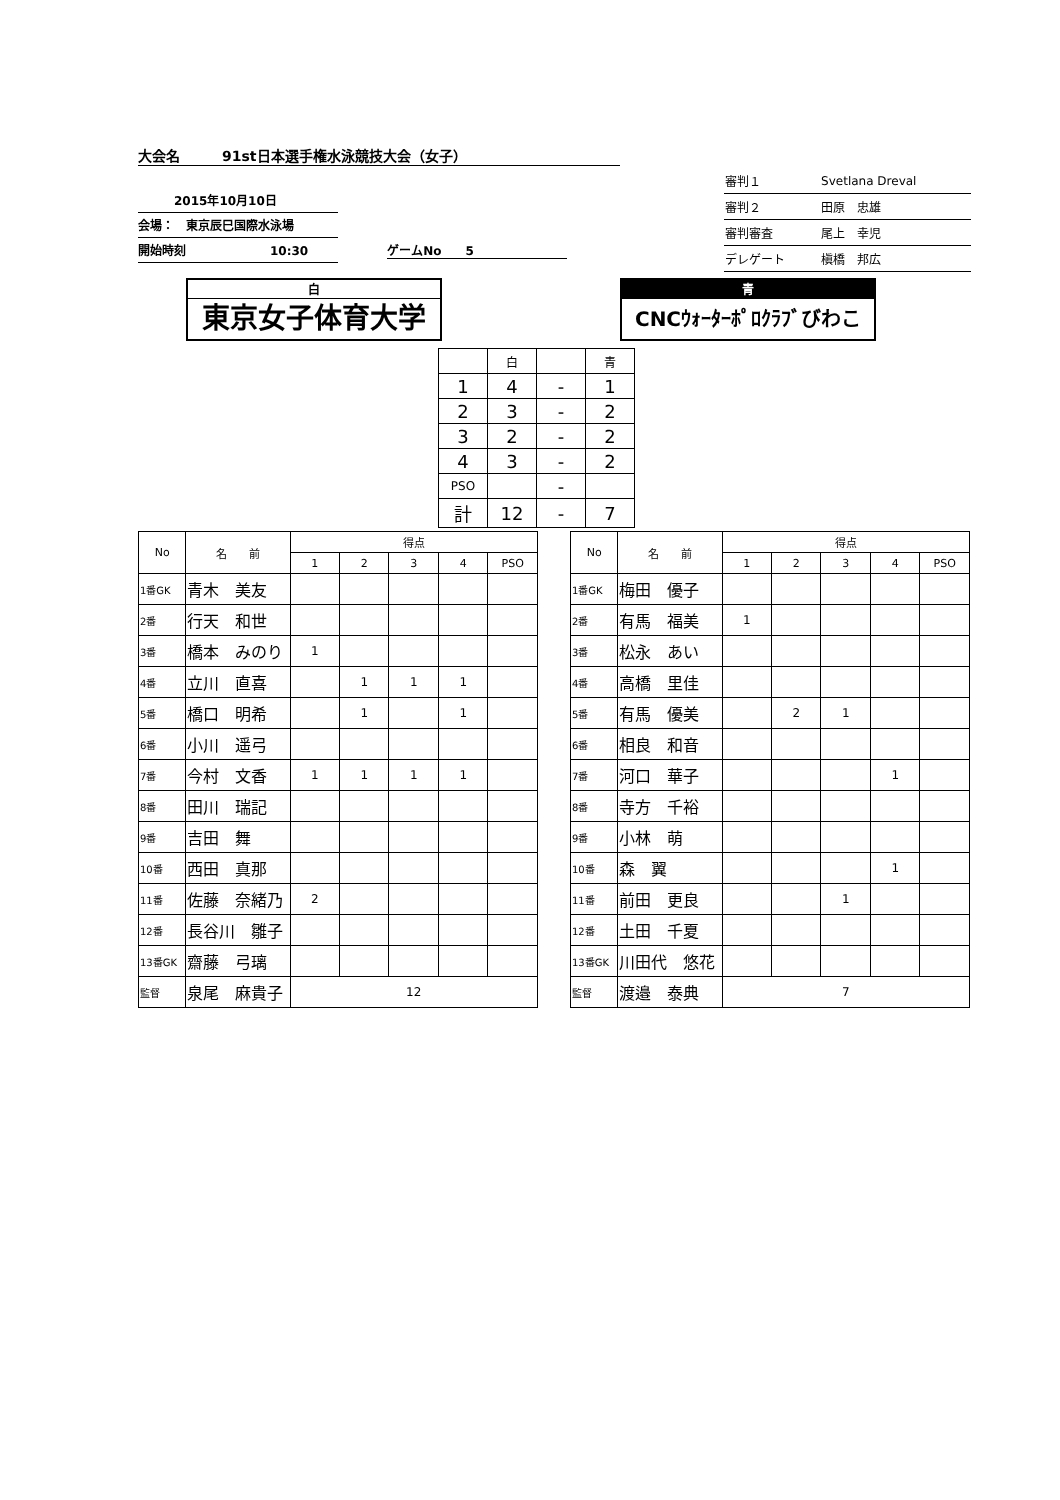大会名　　　91st日本選手権水泳競技大会（女子）
　　　2015年10月10日
会場：　東京辰巳国際水泳場
開始時刻　　　　　　　10:30
ゲームNo　　5
| 審判１ | Svetlana Dreval |
| 審判２ | 田原 忠雄 |
| 審判審査 | 尾上 幸児 |
| デレゲート | 槇橋 邦広 |
白
東京女子体育大学
青
CNCｳｫｰﾀｰﾎﾟﾛｸﾗﾌﾞびわこ
| | 白 | | 青 |
| 1 | 4 | - | 1 |
| 2 | 3 | - | 2 |
| 3 | 2 | - | 2 |
| 4 | 3 | - | 2 |
| PSO | | - | |
| 計 | 12 | - | 7 |
| No | 名 前 | 得点 | | | | |
| --- | --- | --- | --- | --- | --- | --- |
| | | 1 | 2 | 3 | 4 | PSO |
| 1番GK | 青木 美友 | | | | | |
| 2番 | 行天 和世 | | | | | |
| 3番 | 橋本 みのり | 1 | | | | |
| 4番 | 立川 直喜 | | 1 | 1 | 1 | |
| 5番 | 橋口 明希 | | 1 | | 1 | |
| 6番 | 小川 遥弓 | | | | | |
| 7番 | 今村 文香 | 1 | 1 | 1 | 1 | |
| 8番 | 田川 瑞記 | | | | | |
| 9番 | 吉田 舞 | | | | | |
| 10番 | 西田 真那 | | | | | |
| 11番 | 佐藤 奈緒乃 | 2 | | | | |
| 12番 | 長谷川 雛子 | | | | | |
| 13番GK | 齋藤 弓璃 | | | | | |
| 監督 | 泉尾 麻貴子 | 12 | | | | |
| No | 名 前 | 得点 | | | | |
| --- | --- | --- | --- | --- | --- | --- |
| | | 1 | 2 | 3 | 4 | PSO |
| 1番GK | 梅田 優子 | | | | | |
| 2番 | 有馬 福美 | 1 | | | | |
| 3番 | 松永 あい | | | | | |
| 4番 | 高橋 里佳 | | | | | |
| 5番 | 有馬 優美 | | 2 | 1 | | |
| 6番 | 相良 和音 | | | | | |
| 7番 | 河口 華子 | | | | 1 | |
| 8番 | 寺方 千裕 | | | | | |
| 9番 | 小林 萌 | | | | | |
| 10番 | 森 翼 | | | | 1 | |
| 11番 | 前田 更良 | | | 1 | | |
| 12番 | 土田 千夏 | | | | | |
| 13番GK | 川田代 悠花 | | | | | |
| 監督 | 渡邉 泰典 | 7 | | | | |